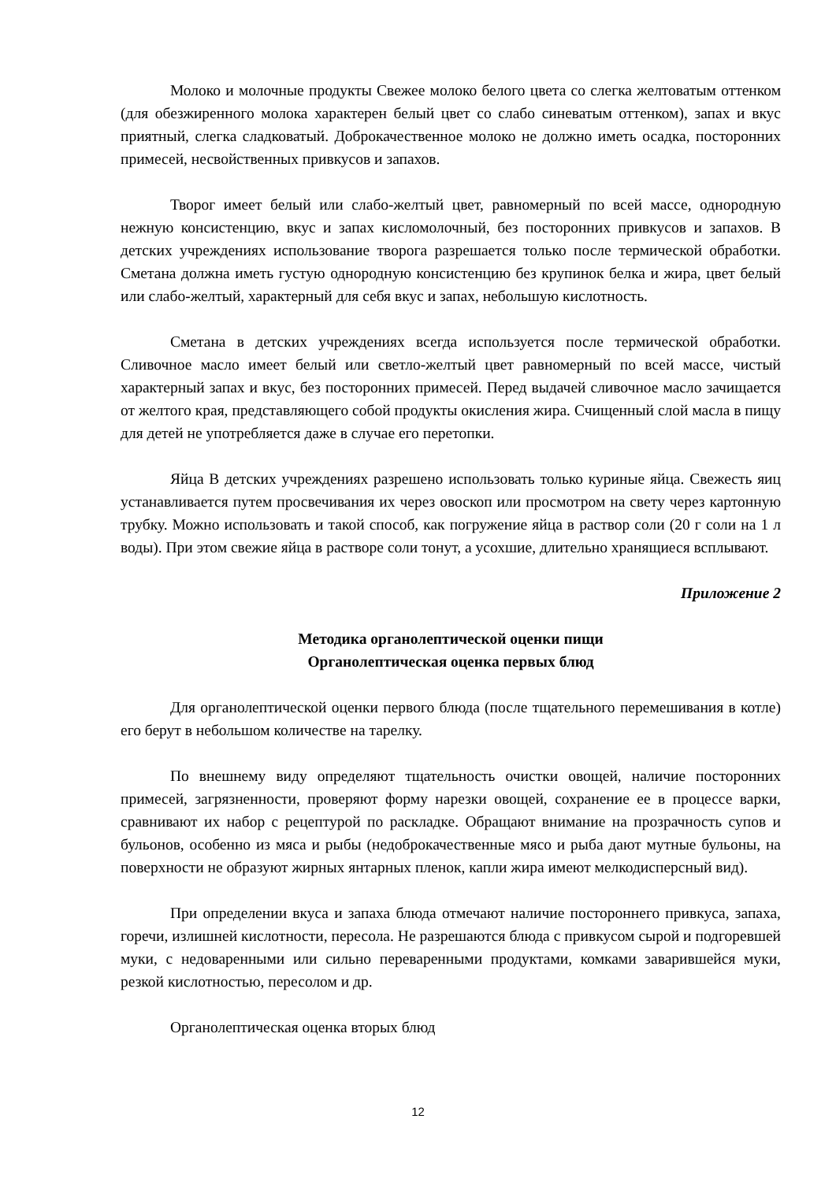Молоко и молочные продукты Свежее молоко белого цвета со слегка желтоватым оттенком (для обезжиренного молока характерен белый цвет со слабо синеватым оттенком), запах и вкус приятный, слегка сладковатый. Доброкачественное молоко не должно иметь осадка, посторонних примесей, несвойственных привкусов и запахов.
Творог имеет белый или слабо-желтый цвет, равномерный по всей массе, однородную нежную консистенцию, вкус и запах кисломолочный, без посторонних привкусов и запахов. В детских учреждениях использование творога разрешается только после термической обработки. Сметана должна иметь густую однородную консистенцию без крупинок белка и жира, цвет белый или слабо-желтый, характерный для себя вкус и запах, небольшую кислотность.
Сметана в детских учреждениях всегда используется после термической обработки. Сливочное масло имеет белый или светло-желтый цвет равномерный по всей массе, чистый характерный запах и вкус, без посторонних примесей. Перед выдачей сливочное масло зачищается от желтого края, представляющего собой продукты окисления жира. Счищенный слой масла в пищу для детей не употребляется даже в случае его перетопки.
Яйца В детских учреждениях разрешено использовать только куриные яйца. Свежесть яиц устанавливается путем просвечивания их через овоскоп или просмотром на свету через картонную трубку. Можно использовать и такой способ, как погружение яйца в раствор соли (20 г соли на 1 л воды). При этом свежие яйца в растворе соли тонут, а усохшие, длительно хранящиеся всплывают.
Приложение 2
Методика органолептической оценки пищи
Органолептическая оценка первых блюд
Для органолептической оценки первого блюда (после тщательного перемешивания в котле) его берут в небольшом количестве на тарелку.
По внешнему виду определяют тщательность очистки овощей, наличие посторонних примесей, загрязненности, проверяют форму нарезки овощей, сохранение ее в процессе варки, сравнивают их набор с рецептурой по раскладке. Обращают внимание на прозрачность супов и бульонов, особенно из мяса и рыбы (недоброкачественные мясо и рыба дают мутные бульоны, на поверхности не образуют жирных янтарных пленок, капли жира имеют мелкодисперсный вид).
При определении вкуса и запаха блюда отмечают наличие постороннего привкуса, запаха, горечи, излишней кислотности, пересола. Не разрешаются блюда с привкусом сырой и подгоревшей муки, с недоваренными или сильно переваренными продуктами, комками заварившейся муки, резкой кислотностью, пересолом и др.
Органолептическая оценка вторых блюд
12